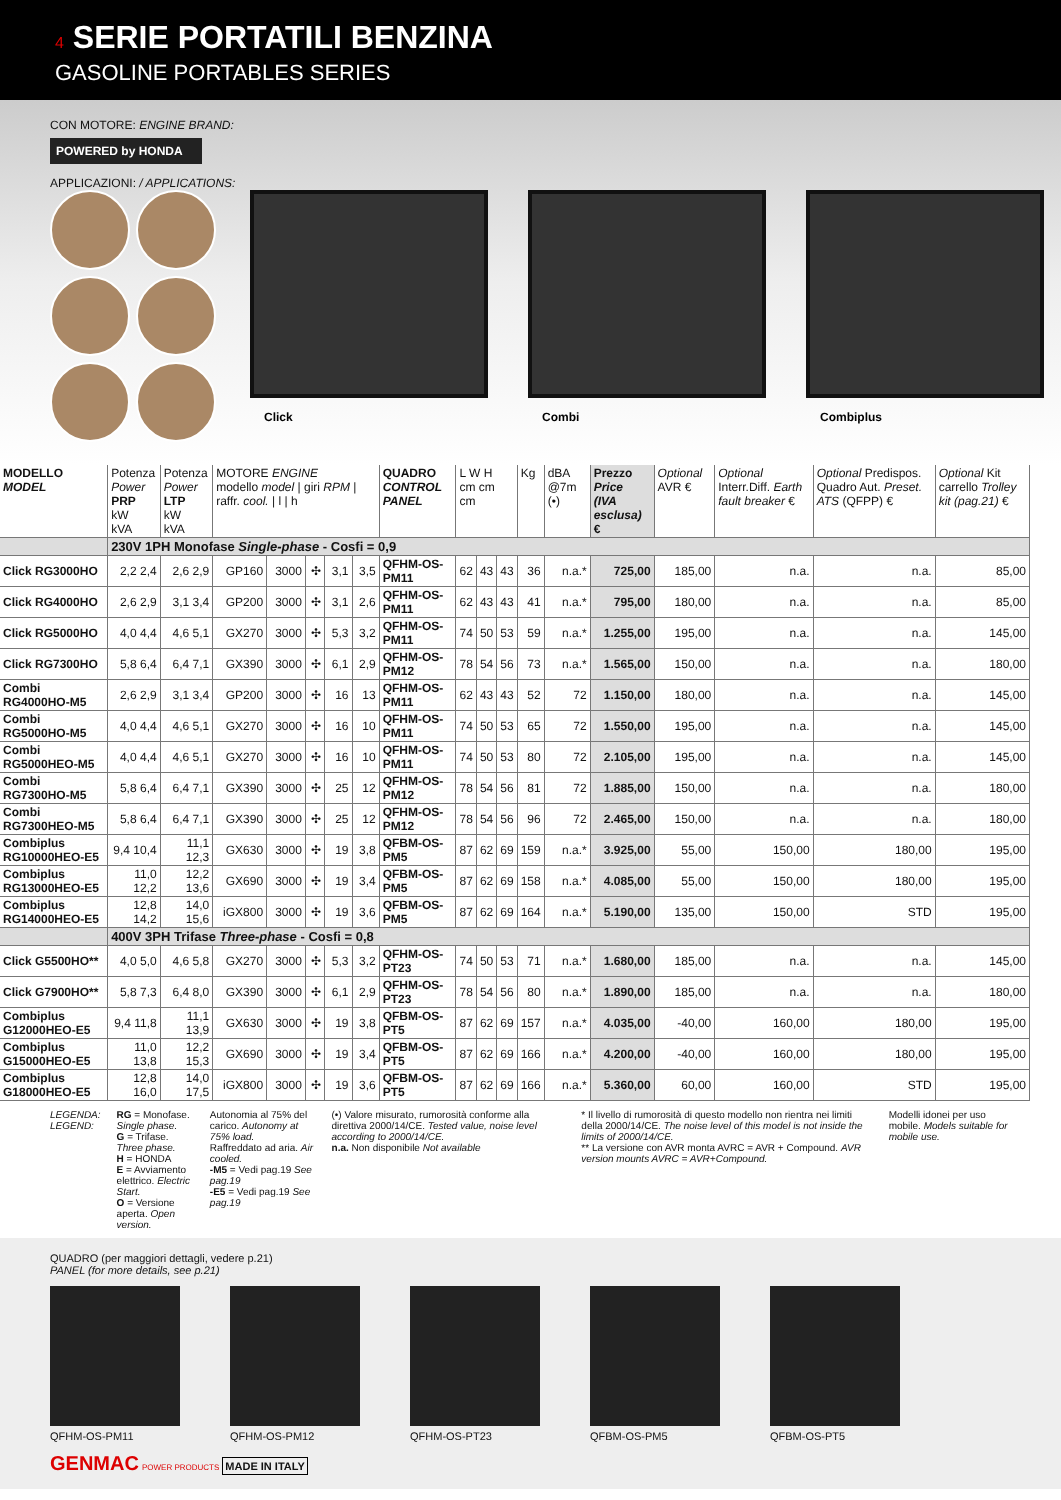4 SERIE PORTATILI BENZINA
GASOLINE PORTABLES SERIES
CON MOTORE: ENGINE BRAND:
POWERED by HONDA
APPLICAZIONI: / APPLICATIONS:
Click
Combi
Combiplus
| MODELLO MODEL | Potenza Power PRP kW kVA | Potenza Power LTP kW kVA | MOTORE ENGINE modello model / giri RPM / raffr. cool. / l / h | | | | | QUADRO CONTROL PANEL | L W H cm cm cm | | | Kg | dBA @7m (•) | Prezzo Price (IVA esclusa) € | Optional AVR € | Optional Interr.Diff. Earth fault breaker € | Optional Predispos. Quadro Aut. Preset. ATS (QFPP) € | Optional Kit carrello Trolley kit (pag.21) € |
| --- | --- | --- | --- | --- | --- | --- | --- | --- | --- | --- | --- | --- | --- | --- | --- | --- | --- | --- |
| | 230V 1PH Monofase Single-phase - Cosfi = 0,9 | | | | | | | | | | | | | | | | | |
| Click RG3000HO | 2,2 2,4 | 2,6 2,9 | GP160 | 3000 | ✣ | 3,1 | 3,5 | QFHM-OS-PM11 | 62 | 43 | 43 | 36 | n.a.* | 725,00 | 185,00 | n.a. | n.a. | 85,00 |
| Click RG4000HO | 2,6 2,9 | 3,1 3,4 | GP200 | 3000 | ✣ | 3,1 | 2,6 | QFHM-OS-PM11 | 62 | 43 | 43 | 41 | n.a.* | 795,00 | 180,00 | n.a. | n.a. | 85,00 |
| Click RG5000HO | 4,0 4,4 | 4,6 5,1 | GX270 | 3000 | ✣ | 5,3 | 3,2 | QFHM-OS-PM11 | 74 | 50 | 53 | 59 | n.a.* | 1.255,00 | 195,00 | n.a. | n.a. | 145,00 |
| Click RG7300HO | 5,8 6,4 | 6,4 7,1 | GX390 | 3000 | ✣ | 6,1 | 2,9 | QFHM-OS-PM12 | 78 | 54 | 56 | 73 | n.a.* | 1.565,00 | 150,00 | n.a. | n.a. | 180,00 |
| Combi RG4000HO-M5 | 2,6 2,9 | 3,1 3,4 | GP200 | 3000 | ✣ | 16 | 13 | QFHM-OS-PM11 | 62 | 43 | 43 | 52 | 72 | 1.150,00 | 180,00 | n.a. | n.a. | 145,00 |
| Combi RG5000HO-M5 | 4,0 4,4 | 4,6 5,1 | GX270 | 3000 | ✣ | 16 | 10 | QFHM-OS-PM11 | 74 | 50 | 53 | 65 | 72 | 1.550,00 | 195,00 | n.a. | n.a. | 145,00 |
| Combi RG5000HEO-M5 | 4,0 4,4 | 4,6 5,1 | GX270 | 3000 | ✣ | 16 | 10 | QFHM-OS-PM11 | 74 | 50 | 53 | 80 | 72 | 2.105,00 | 195,00 | n.a. | n.a. | 145,00 |
| Combi RG7300HO-M5 | 5,8 6,4 | 6,4 7,1 | GX390 | 3000 | ✣ | 25 | 12 | QFHM-OS-PM12 | 78 | 54 | 56 | 81 | 72 | 1.885,00 | 150,00 | n.a. | n.a. | 180,00 |
| Combi RG7300HEO-M5 | 5,8 6,4 | 6,4 7,1 | GX390 | 3000 | ✣ | 25 | 12 | QFHM-OS-PM12 | 78 | 54 | 56 | 96 | 72 | 2.465,00 | 150,00 | n.a. | n.a. | 180,00 |
| Combiplus RG10000HEO-E5 | 9,4 10,4 | 11,1 12,3 | GX630 | 3000 | ✣ | 19 | 3,8 | QFBM-OS-PM5 | 87 | 62 | 69 | 159 | n.a.* | 3.925,00 | 55,00 | 150,00 | 180,00 | 195,00 |
| Combiplus RG13000HEO-E5 | 11,0 12,2 | 12,2 13,6 | GX690 | 3000 | ✣ | 19 | 3,4 | QFBM-OS-PM5 | 87 | 62 | 69 | 158 | n.a.* | 4.085,00 | 55,00 | 150,00 | 180,00 | 195,00 |
| Combiplus RG14000HEO-E5 | 12,8 14,2 | 14,0 15,6 | iGX800 | 3000 | ✣ | 19 | 3,6 | QFBM-OS-PM5 | 87 | 62 | 69 | 164 | n.a.* | 5.190,00 | 135,00 | 150,00 | STD | 195,00 |
| | 400V 3PH Trifase Three-phase - Cosfi = 0,8 | | | | | | | | | | | | | | | | | |
| Click G5500HO** | 4,0 5,0 | 4,6 5,8 | GX270 | 3000 | ✣ | 5,3 | 3,2 | QFHM-OS-PT23 | 74 | 50 | 53 | 71 | n.a.* | 1.680,00 | 185,00 | n.a. | n.a. | 145,00 |
| Click G7900HO** | 5,8 7,3 | 6,4 8,0 | GX390 | 3000 | ✣ | 6,1 | 2,9 | QFHM-OS-PT23 | 78 | 54 | 56 | 80 | n.a.* | 1.890,00 | 185,00 | n.a. | n.a. | 180,00 |
| Combiplus G12000HEO-E5 | 9,4 11,8 | 11,1 13,9 | GX630 | 3000 | ✣ | 19 | 3,8 | QFBM-OS-PT5 | 87 | 62 | 69 | 157 | n.a.* | 4.035,00 | -40,00 | 160,00 | 180,00 | 195,00 |
| Combiplus G15000HEO-E5 | 11,0 13,8 | 12,2 15,3 | GX690 | 3000 | ✣ | 19 | 3,4 | QFBM-OS-PT5 | 87 | 62 | 69 | 166 | n.a.* | 4.200,00 | -40,00 | 160,00 | 180,00 | 195,00 |
| Combiplus G18000HEO-E5 | 12,8 16,0 | 14,0 17,5 | iGX800 | 3000 | ✣ | 19 | 3,6 | QFBM-OS-PT5 | 87 | 62 | 69 | 166 | n.a.* | 5.360,00 | 60,00 | 160,00 | STD | 195,00 |
LEGENDA:
LEGEND:
RG = Monofase. Single phase.
G = Trifase. Three phase.
H = HONDA
E = Avviamento elettrico. Electric Start.
O = Versione aperta. Open version.
Autonomia al 75% del carico. Autonomy at 75% load.
Raffreddato ad aria. Air cooled.
-M5 = Vedi pag.19 See pag.19
-E5 = Vedi pag.19 See pag.19
(•) Valore misurato, rumorosità conforme alla direttiva 2000/14/CE. Tested value, noise level according to 2000/14/CE.
n.a. Non disponibile Not available
* Il livello di rumorosità di questo modello non rientra nei limiti della 2000/14/CE. The noise level of this model is not inside the limits of 2000/14/CE.
** La versione con AVR monta AVRC = AVR + Compound. AVR version mounts AVRC = AVR+Compound.
Modelli idonei per uso mobile. Models suitable for mobile use.
QUADRO (per maggiori dettagli, vedere p.21)
PANEL (for more details, see p.21)
QFHM-OS-PM11 QFHM-OS-PM12 QFHM-OS-PT23 QFBM-OS-PM5 QFBM-OS-PT5
GENMAC POWER PRODUCTS MADE IN ITALY